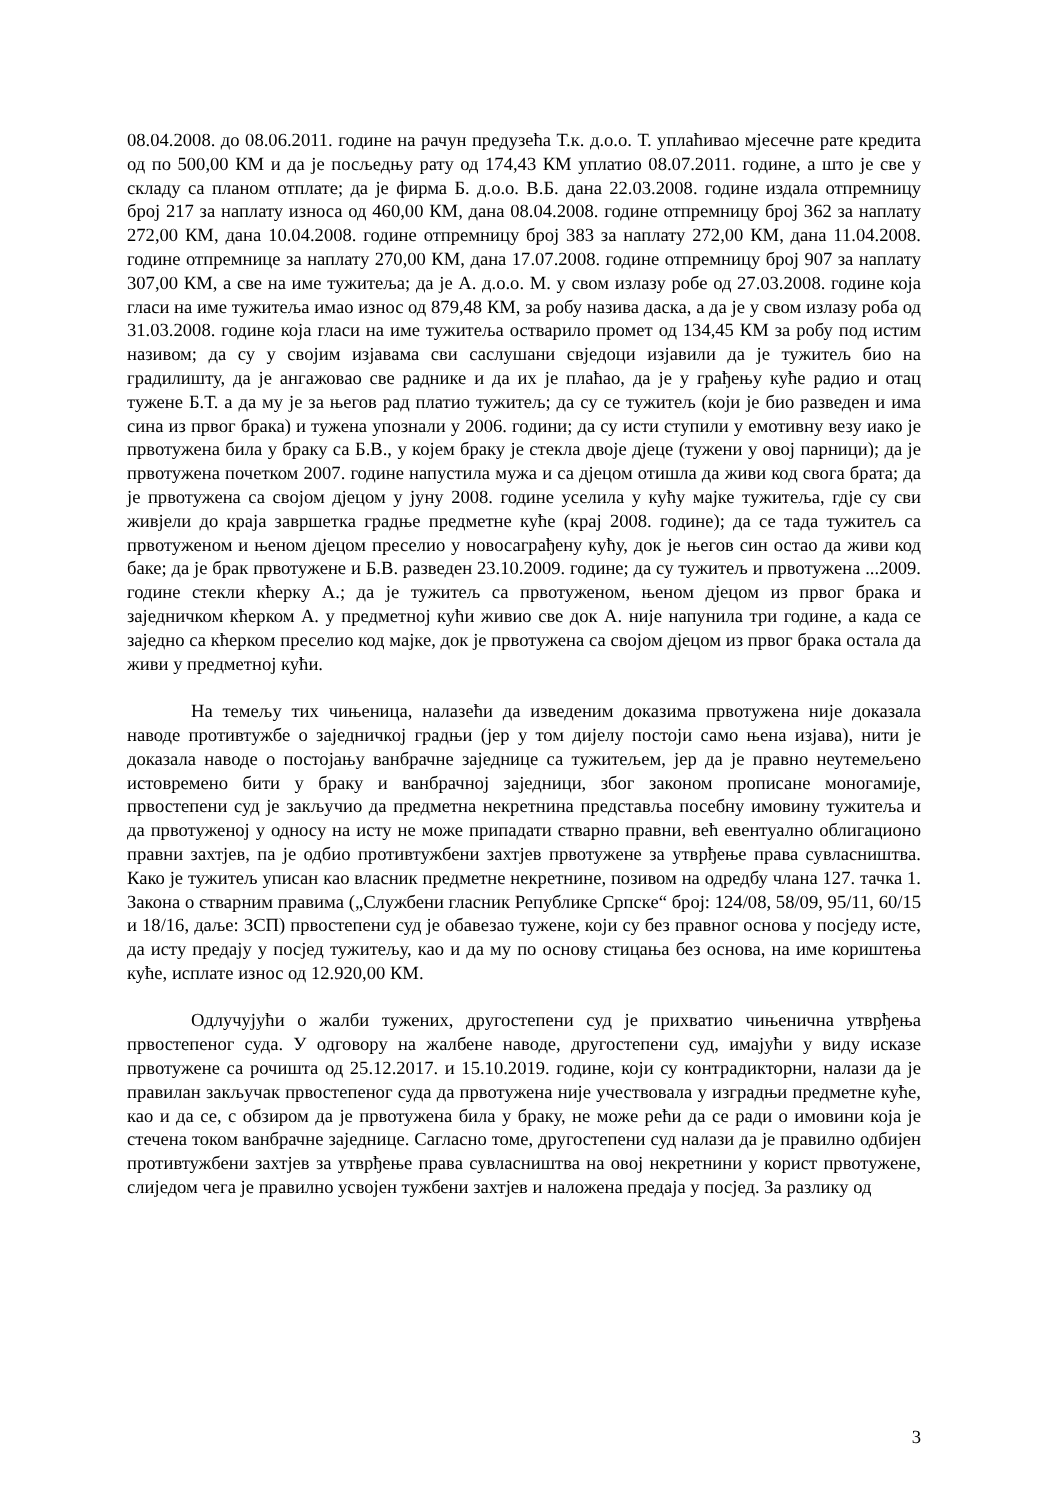08.04.2008. до 08.06.2011. године на рачун предузећа Т.к. д.о.о. Т. уплаћивао мјесечне рате кредита од по 500,00 КМ и да је посљедњу рату од 174,43 КМ уплатио 08.07.2011. године, а што је све у складу са планом отплате; да је фирма Б. д.о.о. В.Б. дана 22.03.2008. године издала отпремницу број 217 за наплату износа од 460,00 КМ, дана 08.04.2008. године отпремницу број 362 за наплату 272,00 КМ, дана 10.04.2008. године отпремницу број 383 за наплату 272,00 КМ, дана 11.04.2008. године отпремнице за наплату 270,00 КМ, дана 17.07.2008. године отпремницу број 907 за наплату 307,00 КМ, а све на име тужитеља; да је А. д.о.о. М. у свом излазу робе од 27.03.2008. године која гласи на име тужитеља имао износ од 879,48 КМ, за робу назива даска, а да је у свом излазу роба од 31.03.2008. године која гласи на име тужитеља остварило промет од 134,45 КМ за робу под истим називом; да су у својим изјавама сви саслушани свједоци изјавили да је тужитељ био на градилишту, да је ангажовао све раднике и да их је плаћао, да је у грађењу куће радио и отац тужене Б.Т. а да му је за његов рад платио тужитељ; да су се тужитељ (који је био разведен и има сина из првог брака) и тужена упознали у 2006. години; да су исти ступили у емотивну везу иако је првотужена била у браку са Б.В., у којем браку је стекла двоје дјеце (тужени у овој парници); да је првотужена почетком 2007. године напустила мужа и са дјецом отишла да живи код свога брата; да је првотужена са својом дјецом у јуну 2008. године уселила у кућу мајке тужитеља, гдје су сви живјели до краја завршетка градње предметне куће (крај 2008. године); да се тада тужитељ са првотуженом и њеном дјецом преселио у новосаграђену кућу, док је његов син остао да живи код баке; да је брак првотужене и Б.В. разведен 23.10.2009. године; да су тужитељ и првотужена ...2009. године стекли кћерку А.; да је тужитељ са првотуженом, њеном дјецом из првог брака и заједничком кћерком А. у предметној кући живио све док А. није напунила три године, а када се заједно са кћерком преселио код мајке, док је првотужена са својом дјецом из првог брака остала да живи у предметној кући.
На темељу тих чињеница, налазећи да изведеним доказима првотужена није доказала наводе противтужбе о заједничкој градњи (јер у том дијелу постоји само њена изјава), нити је доказала наводе о постојању ванбрачне заједнице са тужитељем, јер да је правно неутемељено истовремено бити у браку и ванбрачној заједници, због законом прописане моногамије, првостепени суд је закључио да предметна некретнина представља посебну имовину тужитеља и да првотуженој у односу на исту не може припадати стварно правни, већ евентуално облигационо правни захтјев, па је одбио противтужбени захтјев првотужене за утврђење права сувласништва. Како је тужитељ уписан као власник предметне некретнине, позивом на одредбу члана 127. тачка 1. Закона о стварним правима („Службени гласник Републике Српске“ број: 124/08, 58/09, 95/11, 60/15 и 18/16, даље: ЗСП) првостепени суд је обавезао тужене, који су без правног основа у посједу исте, да исту предају у посјед тужитељу, као и да му по основу стицања без основа, на име кориштења куће, исплате износ од 12.920,00 КМ.
Одлучујући о жалби тужених, другостепени суд је прихватио чињенична утврђења првостепеног суда. У одговору на жалбене наводе, другостепени суд, имајући у виду исказе првотужене са рочишта од 25.12.2017. и 15.10.2019. године, који су контрадикторни, налази да је правилан закључак првостепеног суда да првотужена није учествовала у изградњи предметне куће, као и да се, с обзиром да је првотужена била у браку, не може рећи да се ради о имовини која је стечена током ванбрачне заједнице. Сагласно томе, другостепени суд налази да је правилно одбијен противтужбени захтјев за утврђење права сувласништва на овој некретнини у корист првотужене, слиједом чега је правилно усвојен тужбени захтјев и наложена предаја у посјед. За разлику од
3